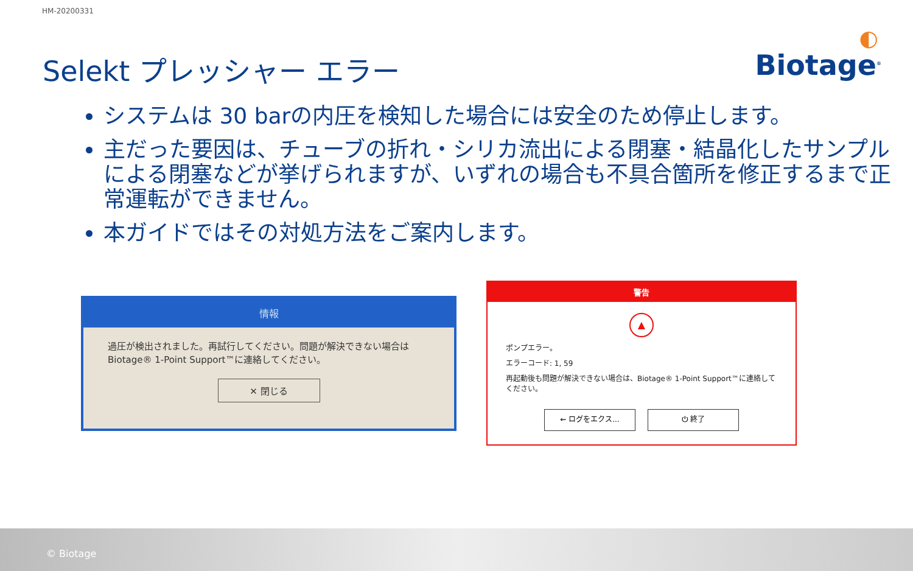HM-20200331
Selekt プレッシャー エラー ◐
Biotage<sup>®</sup>
システムは 30 barの内圧を検知した場合には安全のため停止します。
主だった要因は、チューブの折れ・シリカ流出による閉塞・結晶化したサンプルによる閉塞などが挙げられますが、いずれの場合も不具合箇所を修正するまで正常運転ができません。
本ガイドではその対処方法をご案内します。
情報
過圧が検出されました。再試行してください。問題が解決できない場合は Biotage® 1-Point Support™に連絡してください。
✕ 閉じる
警告
▲
ポンプエラー。
エラーコード: 1, 59
再起動後も問題が解決できない場合は、Biotage® 1-Point Support™に連絡してください。
⇜ ログをエクス... ⏻ 終了
© Biotage